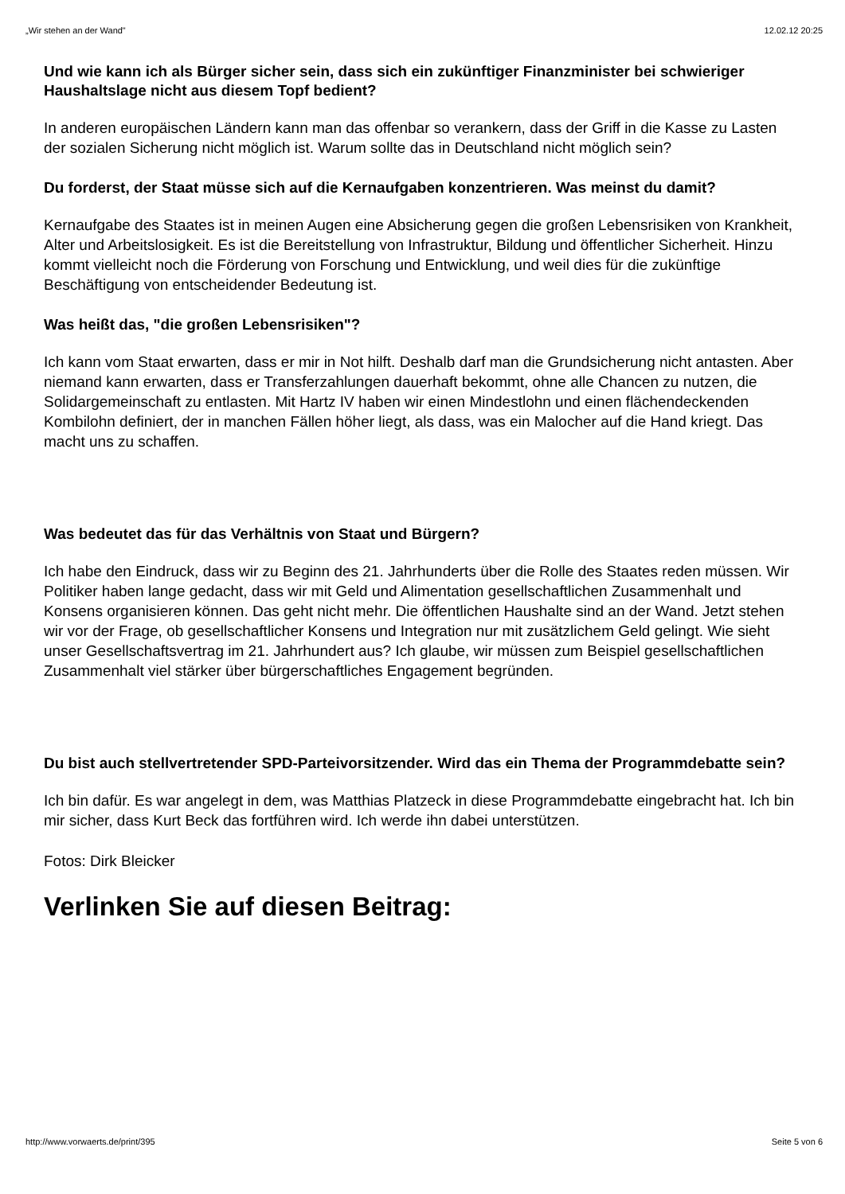„Wir stehen an der Wand" 12.02.12 20:25
Und wie kann ich als Bürger sicher sein, dass sich ein zukünftiger Finanzminister bei schwieriger Haushaltslage nicht aus diesem Topf bedient?
In anderen europäischen Ländern kann man das offenbar so verankern, dass der Griff in die Kasse zu Lasten der sozialen Sicherung nicht möglich ist. Warum sollte das in Deutschland nicht möglich sein?
Du forderst, der Staat müsse sich auf die Kernaufgaben konzentrieren. Was meinst du damit?
Kernaufgabe des Staates ist in meinen Augen eine Absicherung gegen die großen Lebensrisiken von Krankheit, Alter und Arbeitslosigkeit. Es ist die Bereitstellung von Infrastruktur, Bildung und öffentlicher Sicherheit. Hinzu kommt vielleicht noch die Förderung von Forschung und Entwicklung, und weil dies für die zukünftige Beschäftigung von entscheidender Bedeutung ist.
Was heißt das, "die großen Lebensrisiken"?
Ich kann vom Staat erwarten, dass er mir in Not hilft. Deshalb darf man die Grundsicherung nicht antasten. Aber niemand kann erwarten, dass er Transferzahlungen dauerhaft bekommt, ohne alle Chancen zu nutzen, die Solidargemeinschaft zu entlasten. Mit Hartz IV haben wir einen Mindestlohn und einen flächendeckenden Kombilohn definiert, der in manchen Fällen höher liegt, als dass, was ein Malocher auf die Hand kriegt. Das macht uns zu schaffen.
Was bedeutet das für das Verhältnis von Staat und Bürgern?
Ich habe den Eindruck, dass wir zu Beginn des 21. Jahrhunderts über die Rolle des Staates reden müssen. Wir Politiker haben lange gedacht, dass wir mit Geld und Alimentation gesellschaftlichen Zusammenhalt und Konsens organisieren können. Das geht nicht mehr. Die öffentlichen Haushalte sind an der Wand. Jetzt stehen wir vor der Frage, ob gesellschaftlicher Konsens und Integration nur mit zusätzlichem Geld gelingt. Wie sieht unser Gesellschaftsvertrag im 21. Jahrhundert aus? Ich glaube, wir müssen zum Beispiel gesellschaftlichen Zusammenhalt viel stärker über bürgerschaftliches Engagement begründen.
Du bist auch stellvertretender SPD-Parteivorsitzender. Wird das ein Thema der Programmdebatte sein?
Ich bin dafür. Es war angelegt in dem, was Matthias Platzeck in diese Programmdebatte eingebracht hat. Ich bin mir sicher, dass Kurt Beck das fortführen wird. Ich werde ihn dabei unterstützen.
Fotos: Dirk Bleicker
Verlinken Sie auf diesen Beitrag:
http://www.vorwaerts.de/print/395 Seite 5 von 6